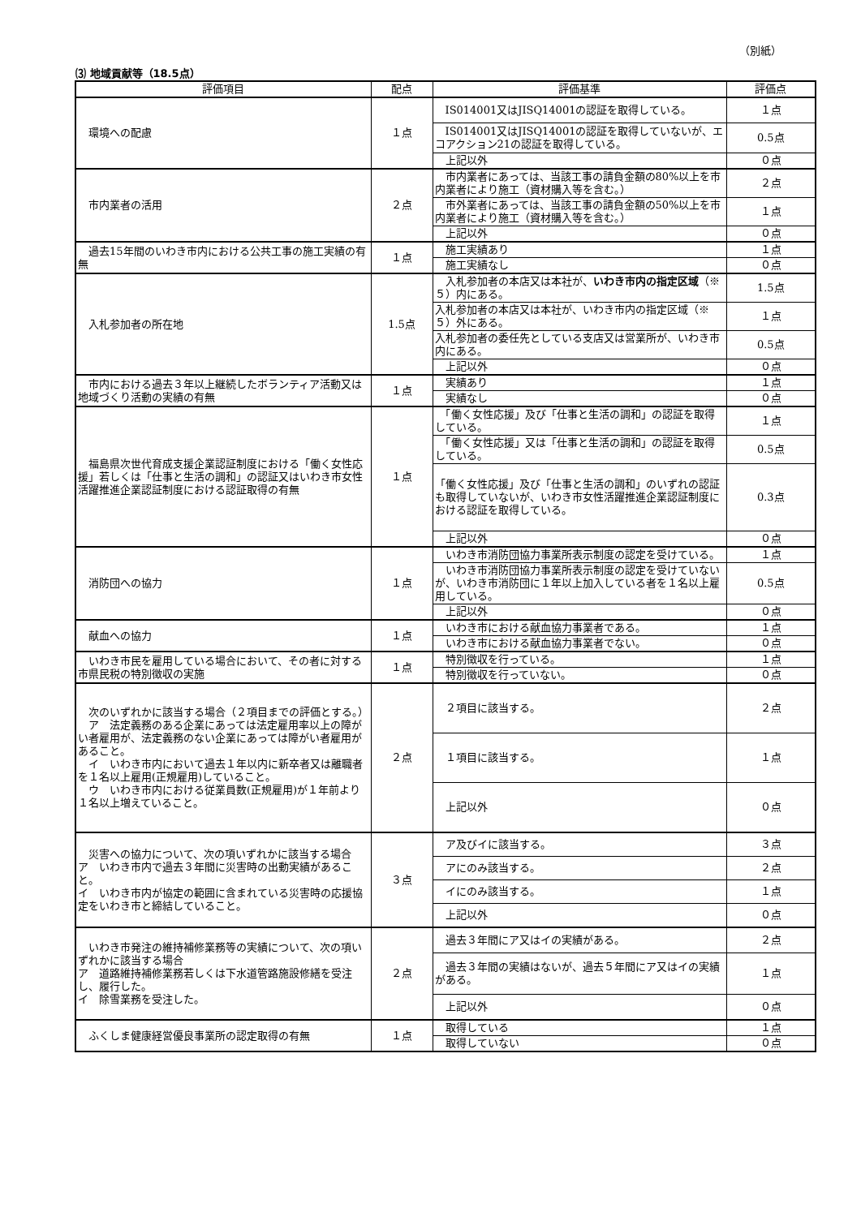（別紙）
⑶ 地域貢献等（18.5点）
| 評価項目 | 配点 | 評価基準 | 評価点 |
| --- | --- | --- | --- |
| 環境への配慮 | １点 | IS014001又はJISQ14001の認証を取得している。 | １点 |
| | | IS014001又はJISQ14001の認証を取得していないが、エコアクション21の認証を取得している。 | 0.5点 |
| | | 上記以外 | ０点 |
| 市内業者の活用 | ２点 | 市内業者にあっては、当該工事の請負金額の80%以上を市内業者により施工（資材購入等を含む。） | ２点 |
| | | 市外業者にあっては、当該工事の請負金額の50%以上を市内業者により施工（資材購入等を含む。） | １点 |
| | | 上記以外 | ０点 |
| 過去15年間のいわき市内における公共工事の施工実績の有無 | １点 | 施工実績あり | １点 |
| | | 施工実績なし | ０点 |
| 入札参加者の所在地 | 1.5点 | 入札参加者の本店又は本社が、 いわき市内の指定区域 （※５）内にある。 | 1.5点 |
| | | 入札参加者の本店又は本社が、いわき市内の指定区域（※５）外にある。 | １点 |
| | | 入札参加者の委任先としている支店又は営業所が、いわき市内にある。 | 0.5点 |
| | | 上記以外 | ０点 |
| 市内における過去３年以上継続したボランティア活動又は地域づくり活動の実績の有無 | １点 | 実績あり | １点 |
| | | 実績なし | ０点 |
| 福島県次世代育成支援企業認証制度における「働く女性応援」若しくは「仕事と生活の調和」の認証又はいわき市女性活躍推進企業認証制度における認証取得の有無 | １点 | 「働く女性応援」及び「仕事と生活の調和」の認証を取得している。 | １点 |
| | | 「働く女性応援」又は「仕事と生活の調和」の認証を取得している。 | 0.5点 |
| | | 「働く女性応援」及び「仕事と生活の調和」のいずれの認証も取得していないが、いわき市女性活躍推進企業認証制度における認証を取得している。 | 0.3点 |
| | | 上記以外 | ０点 |
| 消防団への協力 | １点 | いわき市消防団協力事業所表示制度の認定を受けている。 | １点 |
| | | いわき市消防団協力事業所表示制度の認定を受けていないが、いわき市消防団に１年以上加入している者を１名以上雇用している。 | 0.5点 |
| | | 上記以外 | ０点 |
| 献血への協力 | １点 | いわき市における献血協力事業者である。 | １点 |
| | | いわき市における献血協力事業者でない。 | ０点 |
| いわき市民を雇用している場合において、その者に対する市県民税の特別徴収の実施 | １点 | 特別徴収を行っている。 | １点 |
| | | 特別徴収を行っていない。 | ０点 |
| 次のいずれかに該当する場合（２項目までの評価とする。） ア 法定義務のある企業にあっては法定雇用率以上の障がい者雇用が、法定義務のない企業にあっては障がい者雇用があること。 イ いわき市内において過去１年以内に新卒者又は離職者を１名以上雇用(正規雇用)していること。 ウ いわき市内における従業員数(正規雇用)が１年前より１名以上増えていること。 | ２点 | ２項目に該当する。 | ２点 |
| | | １項目に該当する。 | １点 |
| | | 上記以外 | ０点 |
| 災害への協力について、次の項いずれかに該当する場合 ア いわき市内で過去３年間に災害時の出動実績があること。 イ いわき市内が協定の範囲に含まれている災害時の応援協定をいわき市と締結していること。 | ３点 | ア及びイに該当する。 | ３点 |
| | | アにのみ該当する。 | ２点 |
| | | イにのみ該当する。 | １点 |
| | | 上記以外 | ０点 |
| いわき市発注の維持補修業務等の実績について、次の項いずれかに該当する場合 ア 道路維持補修業務若しくは下水道管路施設修繕を受注し、履行した。 イ 除雪業務を受注した。 | ２点 | 過去３年間にア又はイの実績がある。 | ２点 |
| | | 過去３年間の実績はないが、過去５年間にア又はイの実績がある。 | １点 |
| | | 上記以外 | ０点 |
| ふくしま健康経営優良事業所の認定取得の有無 | １点 | 取得している | １点 |
| | | 取得していない | ０点 |